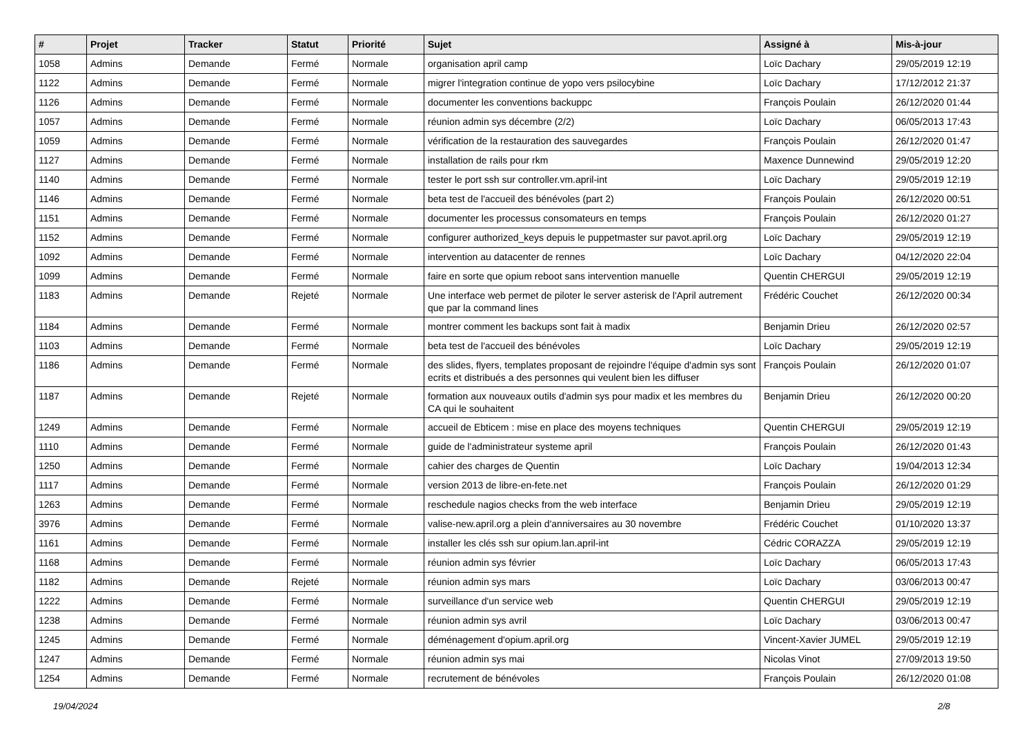| # | Projet | Tracker | Statut | Priorité | Sujet | Assigné à | Mis-à-jour |
| --- | --- | --- | --- | --- | --- | --- | --- |
| 1058 | Admins | Demande | Fermé | Normale | organisation april camp | Loïc Dachary | 29/05/2019 12:19 |
| 1122 | Admins | Demande | Fermé | Normale | migrer l'integration continue de yopo vers psilocybine | Loïc Dachary | 17/12/2012 21:37 |
| 1126 | Admins | Demande | Fermé | Normale | documenter les conventions backuppc | François Poulain | 26/12/2020 01:44 |
| 1057 | Admins | Demande | Fermé | Normale | réunion admin sys décembre (2/2) | Loïc Dachary | 06/05/2013 17:43 |
| 1059 | Admins | Demande | Fermé | Normale | vérification de la restauration des sauvegardes | François Poulain | 26/12/2020 01:47 |
| 1127 | Admins | Demande | Fermé | Normale | installation de rails pour rkm | Maxence Dunnewind | 29/05/2019 12:20 |
| 1140 | Admins | Demande | Fermé | Normale | tester le port ssh sur controller.vm.april-int | Loïc Dachary | 29/05/2019 12:19 |
| 1146 | Admins | Demande | Fermé | Normale | beta test de l'accueil des bénévoles (part 2) | François Poulain | 26/12/2020 00:51 |
| 1151 | Admins | Demande | Fermé | Normale | documenter les processus consomateurs en temps | François Poulain | 26/12/2020 01:27 |
| 1152 | Admins | Demande | Fermé | Normale | configurer authorized_keys depuis le puppetmaster sur pavot.april.org | Loïc Dachary | 29/05/2019 12:19 |
| 1092 | Admins | Demande | Fermé | Normale | intervention au datacenter de rennes | Loïc Dachary | 04/12/2020 22:04 |
| 1099 | Admins | Demande | Fermé | Normale | faire en sorte que opium reboot sans intervention manuelle | Quentin CHERGUI | 29/05/2019 12:19 |
| 1183 | Admins | Demande | Rejeté | Normale | Une interface web permet de piloter le server asterisk de l'April autrement que par la command lines | Frédéric Couchet | 26/12/2020 00:34 |
| 1184 | Admins | Demande | Fermé | Normale | montrer comment les backups sont fait à madix | Benjamin Drieu | 26/12/2020 02:57 |
| 1103 | Admins | Demande | Fermé | Normale | beta test de l'accueil des bénévoles | Loïc Dachary | 29/05/2019 12:19 |
| 1186 | Admins | Demande | Fermé | Normale | des slides, flyers, templates proposant de rejoindre l'équipe d'admin sys sont ecrits et distribués a des personnes qui veulent bien les diffuser | François Poulain | 26/12/2020 01:07 |
| 1187 | Admins | Demande | Rejeté | Normale | formation aux nouveaux outils d'admin sys pour madix et les membres du CA qui le souhaitent | Benjamin Drieu | 26/12/2020 00:20 |
| 1249 | Admins | Demande | Fermé | Normale | accueil de Ebticem : mise en place des moyens techniques | Quentin CHERGUI | 29/05/2019 12:19 |
| 1110 | Admins | Demande | Fermé | Normale | guide de l'administrateur systeme april | François Poulain | 26/12/2020 01:43 |
| 1250 | Admins | Demande | Fermé | Normale | cahier des charges de Quentin | Loïc Dachary | 19/04/2013 12:34 |
| 1117 | Admins | Demande | Fermé | Normale | version 2013 de libre-en-fete.net | François Poulain | 26/12/2020 01:29 |
| 1263 | Admins | Demande | Fermé | Normale | reschedule nagios checks from the web interface | Benjamin Drieu | 29/05/2019 12:19 |
| 3976 | Admins | Demande | Fermé | Normale | valise-new.april.org a plein d'anniversaires au 30 novembre | Frédéric Couchet | 01/10/2020 13:37 |
| 1161 | Admins | Demande | Fermé | Normale | installer les clés ssh sur opium.lan.april-int | Cédric CORAZZA | 29/05/2019 12:19 |
| 1168 | Admins | Demande | Fermé | Normale | réunion admin sys février | Loïc Dachary | 06/05/2013 17:43 |
| 1182 | Admins | Demande | Rejeté | Normale | réunion admin sys mars | Loïc Dachary | 03/06/2013 00:47 |
| 1222 | Admins | Demande | Fermé | Normale | surveillance d'un service web | Quentin CHERGUI | 29/05/2019 12:19 |
| 1238 | Admins | Demande | Fermé | Normale | réunion admin sys avril | Loïc Dachary | 03/06/2013 00:47 |
| 1245 | Admins | Demande | Fermé | Normale | déménagement d'opium.april.org | Vincent-Xavier JUMEL | 29/05/2019 12:19 |
| 1247 | Admins | Demande | Fermé | Normale | réunion admin sys mai | Nicolas Vinot | 27/09/2013 19:50 |
| 1254 | Admins | Demande | Fermé | Normale | recrutement de bénévoles | François Poulain | 26/12/2020 01:08 |
19/04/2024 2/8